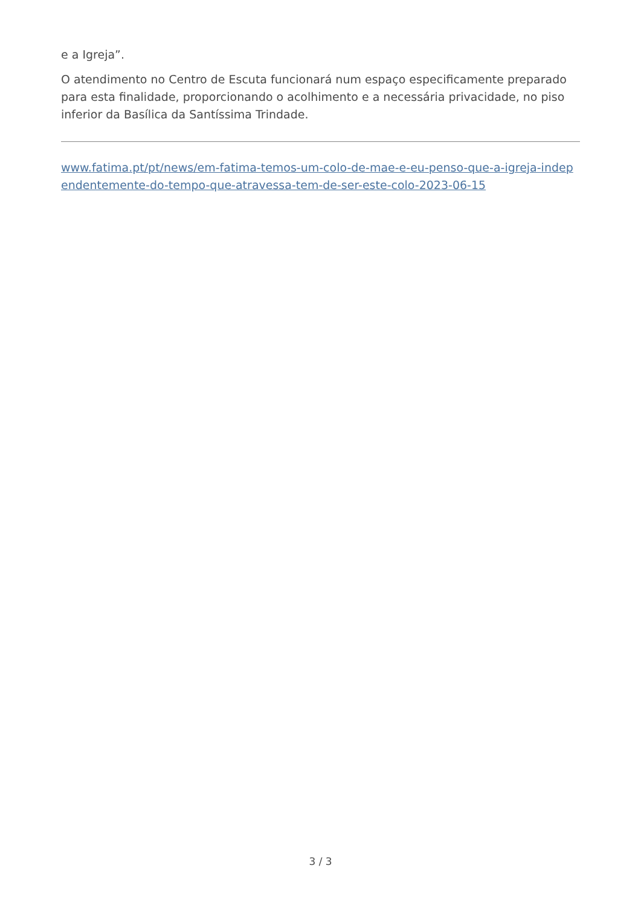e a Igreja”.
O atendimento no Centro de Escuta funcionará num espaço especificamente preparado para esta finalidade, proporcionando o acolhimento e a necessária privacidade, no piso inferior da Basílica da Santíssima Trindade.
www.fatima.pt/pt/news/em-fatima-temos-um-colo-de-mae-e-eu-penso-que-a-igreja-independentemente-do-tempo-que-atravessa-tem-de-ser-este-colo-2023-06-15
3 / 3